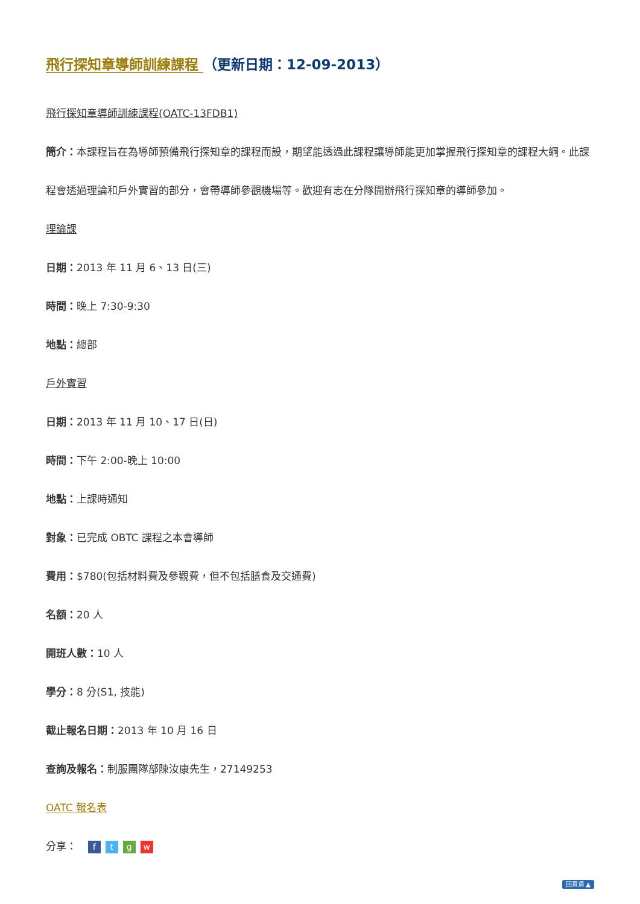飛行探知章導師訓練課程 （更新日期：12-09-2013）
飛行探知章導師訓練課程(OATC-13FDB1)
簡介：本課程旨在為導師預備飛行探知章的課程而設，期望能透過此課程讓導師能更加掌握飛行探知章的課程大綱。此課程會透過理論和戶外實習的部分，會帶導師參觀機場等。歡迎有志在分隊開辦飛行探知章的導師參加。
理論課
日期：2013 年 11 月 6、13 日(三)
時間：晚上 7:30-9:30
地點：總部
戶外實習
日期：2013 年 11 月 10、17 日(日)
時間：下午 2:00-晚上 10:00
地點：上課時通知
對象：已完成 OBTC 課程之本會導師
費用：$780(包括材料費及參觀費，但不包括膳食及交通費)
名額：20 人
開班人數：10 人
學分：8 分(S1, 技能)
截止報名日期：2013 年 10 月 16 日
查詢及報名：制服團隊部陳汝康先生，27149253
OATC 報名表
分享： ftgw
回頁頂 ▲